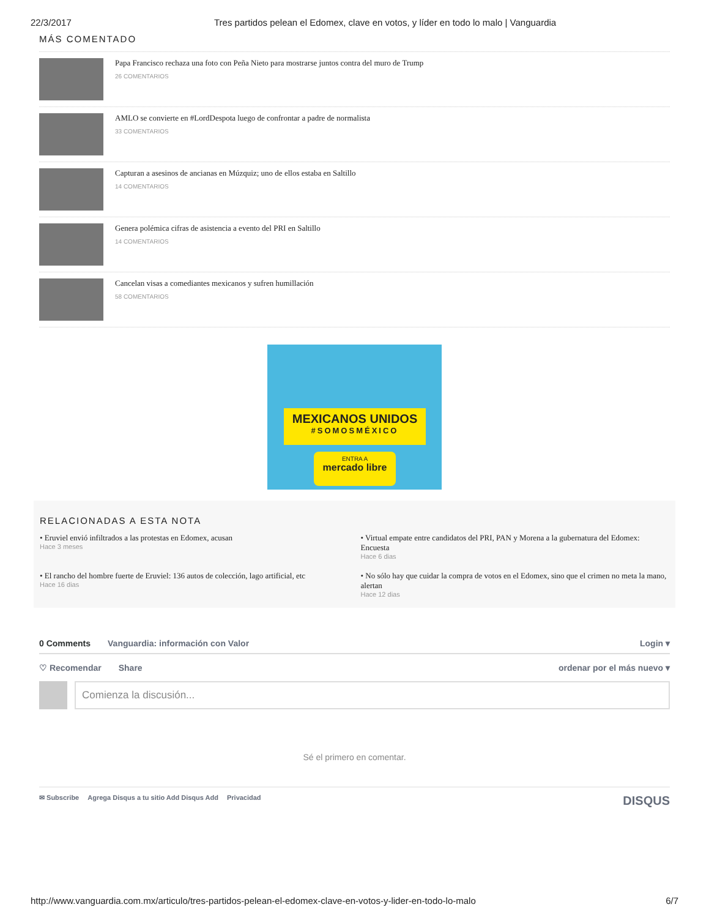22/3/2017 Tres partidos pelean el Edomex, clave en votos, y líder en todo lo malo | Vanguardia
MÁS COMENTADO
Papa Francisco rechaza una foto con Peña Nieto para mostrarse juntos contra del muro de Trump
26 COMENTARIOS
AMLO se convierte en #LordDespota luego de confrontar a padre de normalista
33 COMENTARIOS
Capturan a asesinos de ancianas en Múzquiz; uno de ellos estaba en Saltillo
14 COMENTARIOS
Genera polémica cifras de asistencia a evento del PRI en Saltillo
14 COMENTARIOS
Cancelan visas a comediantes mexicanos y sufren humillación
58 COMENTARIOS
MEXICANOS UNIDOS
#SOMOSMÉXICO
ENTRA A
mercado libre
RELACIONADAS A ESTA NOTA
• Eruviel envió infiltrados a las protestas en Edomex, acusan
Hace 3 meses
• Virtual empate entre candidatos del PRI, PAN y Morena a la gubernatura del Edomex: Encuesta
Hace 6 dias
• El rancho del hombre fuerte de Eruviel: 136 autos de colección, lago artificial, etc
Hace 16 dias
• No sólo hay que cuidar la compra de votos en el Edomex, sino que el crimen no meta la mano, alertan
Hace 12 dias
0 Comments Vanguardia: información con Valor Login ▾
♡ Recomendar Share ordenar por el más nuevo ▾
Comienza la discusión...
Sé el primero en comentar.
✉ Subscribe Agrega Disqus a tu sitio Add Disqus Add Privacidad DISQUS
http://www.vanguardia.com.mx/articulo/tres-partidos-pelean-el-edomex-clave-en-votos-y-lider-en-todo-lo-malo 6/7